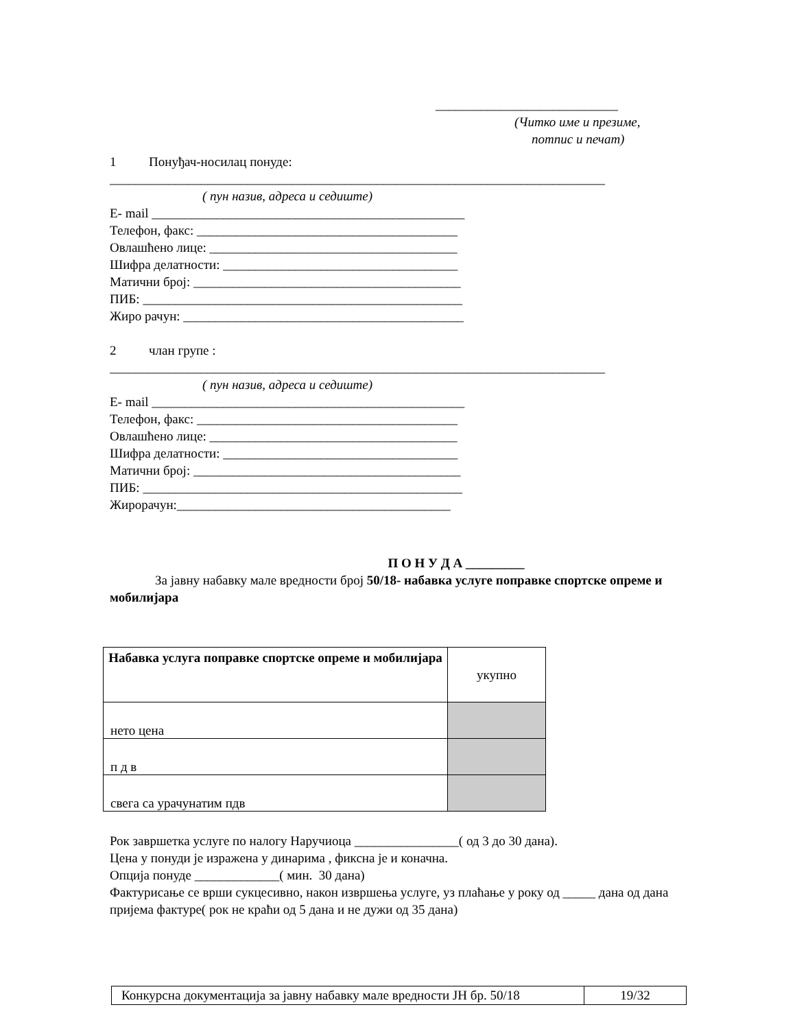____________________________
(Читко име и презиме,
потпис и печат)
1 Понуђач-носилац понуде:
____________________________________________________________________________
( пун назив, адреса и седиште)
E- mail ________________________________________________
Телефон, факс: ________________________________________
Овлашћено лице: ______________________________________
Шифра делатности: ____________________________________
Матични број: _________________________________________
ПИБ: _________________________________________________
Жиро рачун: ___________________________________________
2 члан групе :
____________________________________________________________________________
( пун назив, адреса и седиште)
E- mail ________________________________________________
Телефон, факс: ________________________________________
Овлашћено лице: ______________________________________
Шифра делатности: ____________________________________
Матични број: _________________________________________
ПИБ: _________________________________________________
Жирорачун:__________________________________________
П О Н У Д А _________
За јавну набавку мале вредности број 50/18- набавка услуге поправке спортске опреме и мобилијара
| Набавка услуга поправке спортске опреме и мобилијара | укупно |
| нето цена | |
| п д в | |
| свега са урачунатим пдв | |
Рок завршетка услуге по налогу Наручиоца ________________( од 3 до 30 дана).
Цена у понуди је изражена у динарима , фиксна је и коначна.
Опција понуде _____________( мин. 30 дана)
Фактурисање се врши сукцесивно, након извршења услуге, уз плаћање у року од _____ дана од дана пријема фактуре( рок не краћи од 5 дана и не дужи од 35 дана)
| Конкурсна документација за јавну набавку мале вредности ЈН бр. 50/18 | 19/32 |